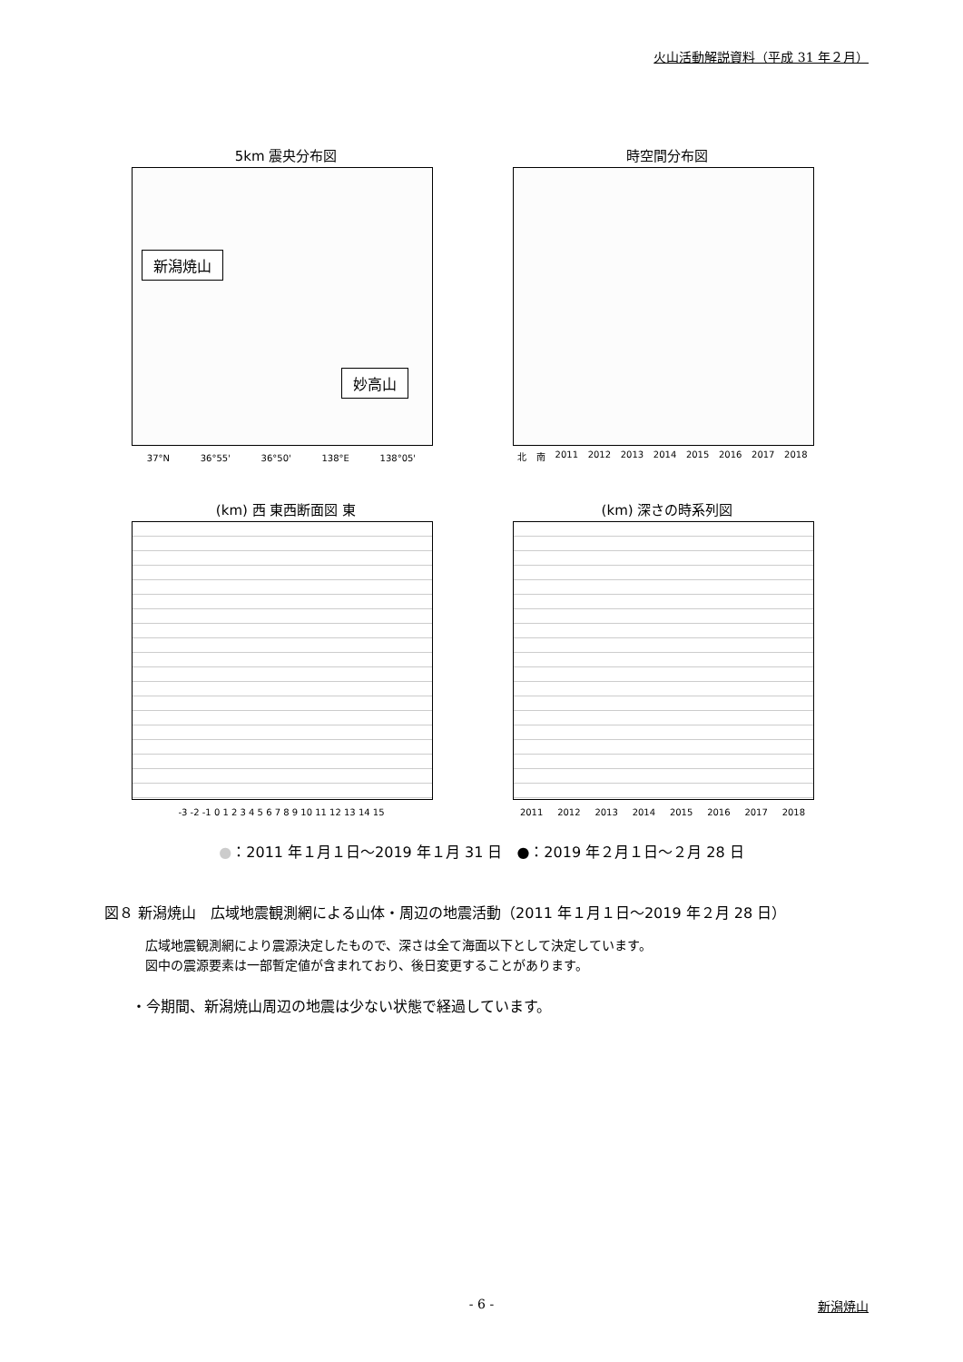火山活動解説資料（平成 31 年２月）
5km 震央分布図
新潟焼山
妙高山
37°N 36°55' 36°50' 138°E 138°05'
時空間分布図
北 南 2011 2012 2013 2014 2015 2016 2017 2018
(km) 西 東西断面図 東
-3 -2 -1 0 1 2 3 4 5 6 7 8 9 10 11 12 13 14 15
(km) 深さの時系列図
2011 2012 2013 2014 2015 2016 2017 2018
●：2011 年１月１日～2019 年１月 31 日　●：2019 年２月１日～２月 28 日
図８ 新潟焼山　広域地震観測網による山体・周辺の地震活動（2011 年１月１日～2019 年２月 28 日）
広域地震観測網により震源決定したもので、深さは全て海面以下として決定しています。
図中の震源要素は一部暫定値が含まれており、後日変更することがあります。
・今期間、新潟焼山周辺の地震は少ない状態で経過しています。
- 6 - 新潟焼山